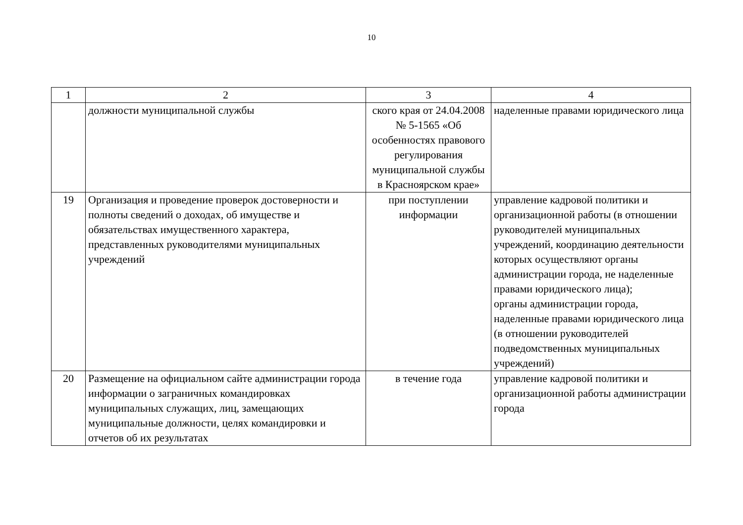10
| 1 | 2 | 3 | 4 |
| --- | --- | --- | --- |
| | должности муниципальной службы | ского края от 24.04.2008 № 5-1565 «Об особенностях правового регулирования муниципальной службы в Красноярском крае» | наделенные правами юридического лица |
| 19 | Организация и проведение проверок достоверности и полноты сведений о доходах, об имуществе и обязательствах имущественного характера, представленных руководителями муниципальных учреждений | при поступлении информации | управление кадровой политики и организационной работы (в отношении руководителей муниципальных учреждений, координацию деятельности которых осуществляют органы администрации города, не наделенные правами юридического лица); органы администрации города, наделенные правами юридического лица (в отношении руководителей подведомственных муниципальных учреждений) |
| 20 | Размещение на официальном сайте администрации города информации о заграничных командировках муниципальных служащих, лиц, замещающих муниципальные должности, целях командировки и отчетов об их результатах | в течение года | управление кадровой политики и организационной работы администрации города |